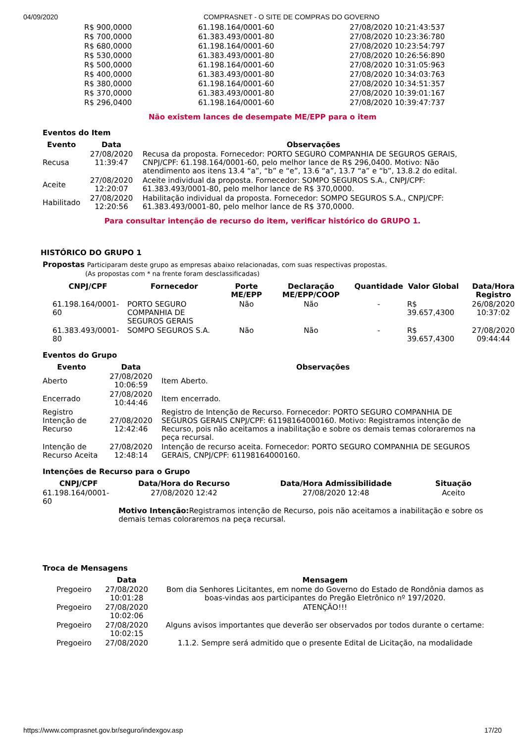04/09/2020 COMPRASNET - O SITE DE COMPRAS DO GOVERNO
| R$ 900,0000 | 61.198.164/0001-60 | 27/08/2020 10:21:43:537 |
| R$ 700,0000 | 61.383.493/0001-80 | 27/08/2020 10:23:36:780 |
| R$ 680,0000 | 61.198.164/0001-60 | 27/08/2020 10:23:54:797 |
| R$ 530,0000 | 61.383.493/0001-80 | 27/08/2020 10:26:56:890 |
| R$ 500,0000 | 61.198.164/0001-60 | 27/08/2020 10:31:05:963 |
| R$ 400,0000 | 61.383.493/0001-80 | 27/08/2020 10:34:03:763 |
| R$ 380,0000 | 61.198.164/0001-60 | 27/08/2020 10:34:51:357 |
| R$ 370,0000 | 61.383.493/0001-80 | 27/08/2020 10:39:01:167 |
| R$ 296,0400 | 61.198.164/0001-60 | 27/08/2020 10:39:47:737 |
Não existem lances de desempate ME/EPP para o item
Eventos do Item
| Evento | Data | Observações |
| --- | --- | --- |
| Recusa | 27/08/2020 11:39:47 | Recusa da proposta. Fornecedor: PORTO SEGURO COMPANHIA DE SEGUROS GERAIS, CNPJ/CPF: 61.198.164/0001-60, pelo melhor lance de R$ 296,0400. Motivo: Não atendimento aos itens 13.4 “a”, “b” e “e”, 13.6 “a”, 13.7 “a” e “b”, 13.8.2 do edital. |
| Aceite | 27/08/2020 12:20:07 | Aceite individual da proposta. Fornecedor: SOMPO SEGUROS S.A., CNPJ/CPF: 61.383.493/0001-80, pelo melhor lance de R$ 370,0000. |
| Habilitado | 27/08/2020 12:20:56 | Habilitação individual da proposta. Fornecedor: SOMPO SEGUROS S.A., CNPJ/CPF: 61.383.493/0001-80, pelo melhor lance de R$ 370,0000. |
Para consultar intenção de recurso do item, verificar histórico do GRUPO 1.
HISTÓRICO DO GRUPO 1
Propostas Participaram deste grupo as empresas abaixo relacionadas, com suas respectivas propostas.
(As propostas com * na frente foram desclassificadas)
| CNPJ/CPF | Fornecedor | Porte ME/EPP | Declaração ME/EPP/COOP | Quantidade | Valor Global | Data/Hora Registro |
| --- | --- | --- | --- | --- | --- | --- |
| 61.198.164/0001-60 | PORTO SEGURO COMPANHIA DE SEGUROS GERAIS | Não | Não | - | R$ 39.657,4300 | 26/08/2020 10:37:02 |
| 61.383.493/0001-80 | SOMPO SEGUROS S.A. | Não | Não | - | R$ 39.657,4300 | 27/08/2020 09:44:44 |
Eventos do Grupo
| Evento | Data | Observações |
| --- | --- | --- |
| Aberto | 27/08/2020 10:06:59 | Item Aberto. |
| Encerrado | 27/08/2020 10:44:46 | Item encerrado. |
| Registro Intenção de Recurso | 27/08/2020 12:42:46 | Registro de Intenção de Recurso. Fornecedor: PORTO SEGURO COMPANHIA DE SEGUROS GERAIS CNPJ/CPF: 61198164000160. Motivo: Registramos intenção de Recurso, pois não aceitamos a inabilitação e sobre os demais temas coloraremos na peça recursal. |
| Intenção de Recurso Aceita | 27/08/2020 12:48:14 | Intenção de recurso aceita. Fornecedor: PORTO SEGURO COMPANHIA DE SEGUROS GERAIS, CNPJ/CPF: 61198164000160. |
Intenções de Recurso para o Grupo
| CNPJ/CPF | Data/Hora do Recurso | Data/Hora Admissibilidade | Situação |
| --- | --- | --- | --- |
| 61.198.164/0001-60 | 27/08/2020 12:42 | 27/08/2020 12:48 | Aceito |
| | Motivo Intenção: Registramos intenção de Recurso, pois não aceitamos a inabilitação e sobre os demais temas coloraremos na peça recursal. | | |
Troca de Mensagens
| | Data | Mensagem |
| --- | --- | --- |
| Pregoeiro | 27/08/2020 10:01:28 | Bom dia Senhores Licitantes, em nome do Governo do Estado de Rondônia damos as boas-vindas aos participantes do Pregão Eletrônico nº 197/2020. |
| Pregoeiro | 27/08/2020 10:02:06 | ATENÇÃO!!! |
| Pregoeiro | 27/08/2020 10:02:15 | Alguns avisos importantes que deverão ser observados por todos durante o certame: |
| Pregoeiro | 27/08/2020 | 1.1.2. Sempre será admitido que o presente Edital de Licitação, na modalidade |
https://www.comprasnet.gov.br/seguro/indexgov.asp 17/20